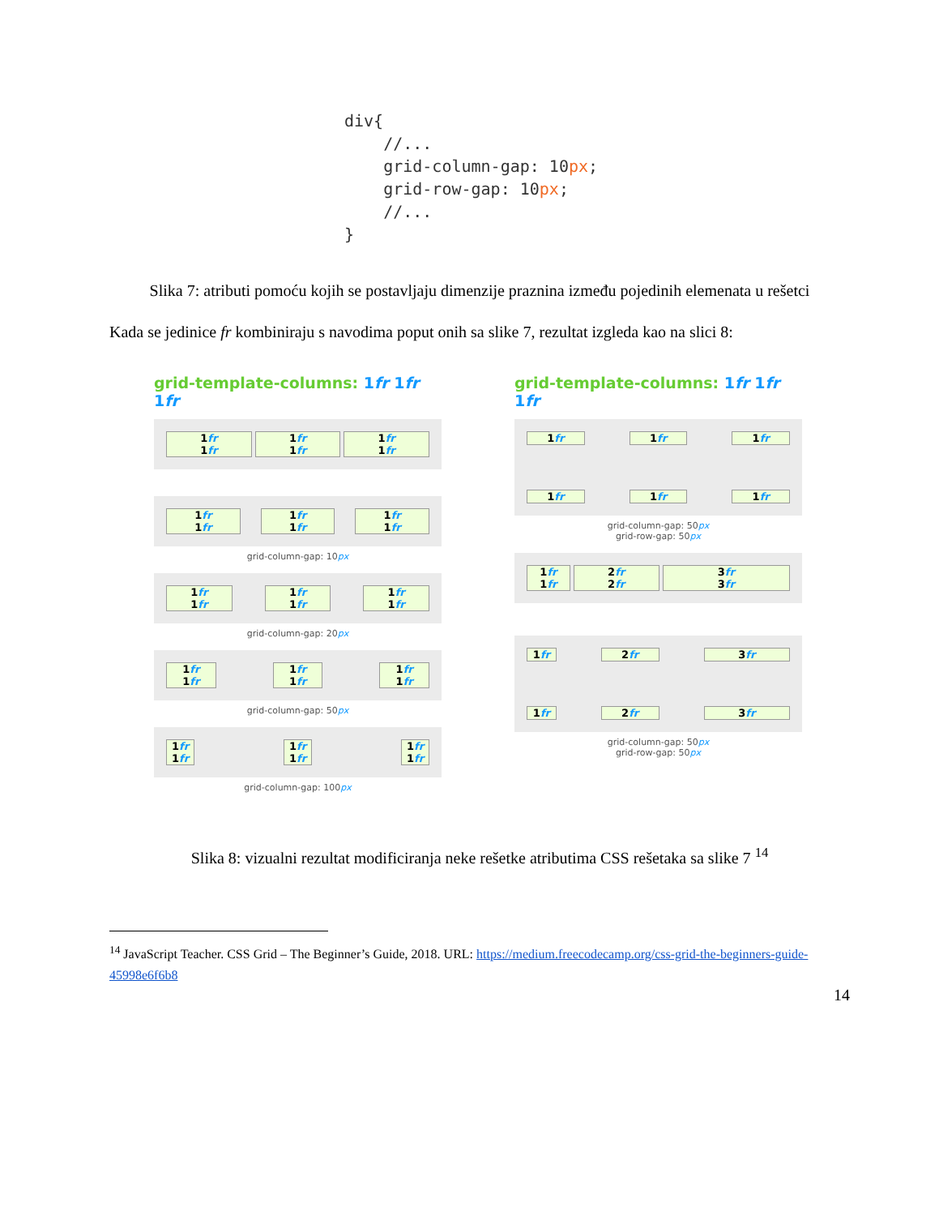div{
    //...
    grid-column-gap: 10px;
    grid-row-gap: 10px;
    //...
}
Slika 7: atributi pomoću kojih se postavljaju dimenzije praznina između pojedinih elemenata u rešetci
Kada se jedinice fr kombiniraju s navodima poput onih sa slike 7, rezultat izgleda kao na slici 8:
grid-template-columns: 1fr 1fr 1fr
1fr
1fr
1fr
1fr
1fr
1fr
1fr
1fr
1fr
1fr
1fr
1fr
grid-column-gap: 10px
1fr
1fr
1fr
1fr
1fr
1fr
grid-column-gap: 20px
1fr
1fr
1fr
1fr
1fr
1fr
grid-column-gap: 50px
1fr
1fr
1fr
1fr
1fr
1fr
grid-column-gap: 100px
grid-template-columns: 1fr 1fr 1fr
1fr 1fr 1fr
1fr 1fr 1fr
grid-column-gap: 50px
grid-row-gap: 50px
1fr
1fr
2fr
2fr
3fr
3fr
1fr 2fr 3fr
1fr 2fr 3fr
grid-column-gap: 50px
grid-row-gap: 50px
Slika 8: vizualni rezultat modificiranja neke rešetke atributima CSS rešetaka sa slike 7 <sup>14</sup>
<sup>14</sup> JavaScript Teacher. CSS Grid – The Beginner’s Guide, 2018. URL: https://medium.freecodecamp.org/css-grid-the-beginners-guide-45998e6f6b8
14